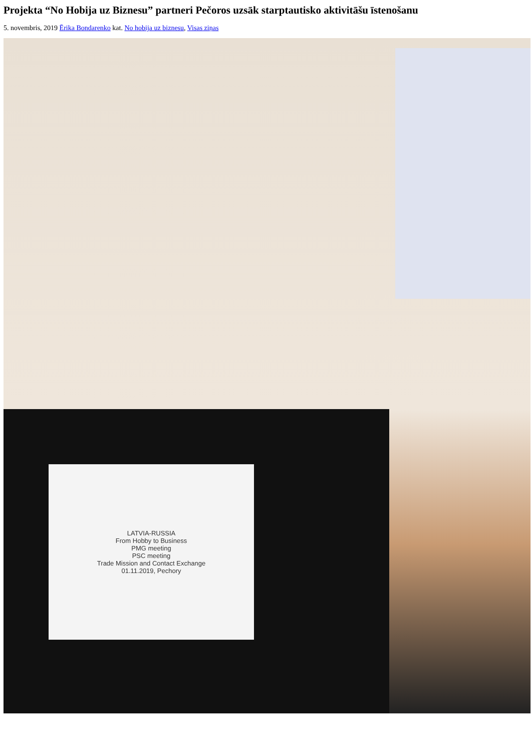Projekta “No Hobija uz Biznesu” partneri Pečoros uzsāk starptautisko aktivitāšu īstenošanu
5. novembris, 2019 Ērika Bondarenko kat. No hobija uz biznesu, Visas ziņas
LATVIA-RUSSIA
From Hobby to Business
PMG meeting
PSC meeting
Trade Mission and Contact Exchange
01.11.2019, Pechory